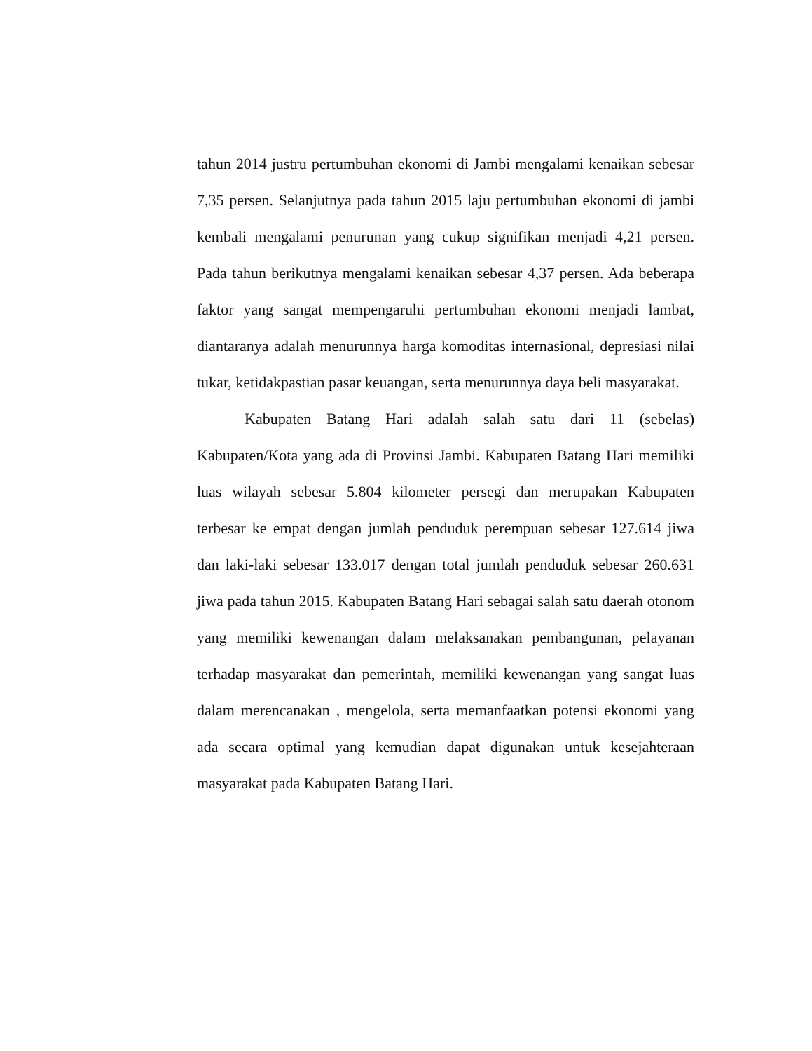tahun 2014 justru pertumbuhan ekonomi di Jambi mengalami kenaikan sebesar 7,35 persen. Selanjutnya pada tahun 2015 laju pertumbuhan ekonomi di jambi kembali mengalami penurunan yang cukup signifikan menjadi 4,21 persen. Pada tahun berikutnya mengalami kenaikan sebesar 4,37 persen. Ada beberapa faktor yang sangat mempengaruhi pertumbuhan ekonomi menjadi lambat, diantaranya adalah menurunnya harga komoditas internasional, depresiasi nilai tukar, ketidakpastian pasar keuangan, serta menurunnya daya beli masyarakat.
Kabupaten Batang Hari adalah salah satu dari 11 (sebelas) Kabupaten/Kota yang ada di Provinsi Jambi. Kabupaten Batang Hari memiliki luas wilayah sebesar 5.804 kilometer persegi dan merupakan Kabupaten terbesar ke empat dengan jumlah penduduk perempuan sebesar 127.614 jiwa dan laki-laki sebesar 133.017 dengan total jumlah penduduk sebesar 260.631 jiwa pada tahun 2015. Kabupaten Batang Hari sebagai salah satu daerah otonom yang memiliki kewenangan dalam melaksanakan pembangunan, pelayanan terhadap masyarakat dan pemerintah, memiliki kewenangan yang sangat luas dalam merencanakan , mengelola, serta memanfaatkan potensi ekonomi yang ada secara optimal yang kemudian dapat digunakan untuk kesejahteraan masyarakat pada Kabupaten Batang Hari.